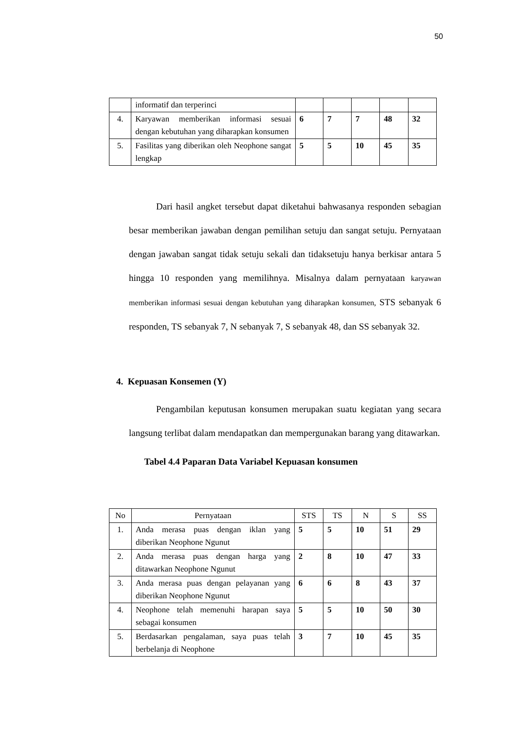50
| | informatif dan terperinci | | | | | |
| 4. | Karyawan memberikan informasi sesuai dengan kebutuhan yang diharapkan konsumen | 6 | 7 | 7 | 48 | 32 |
| 5. | Fasilitas yang diberikan oleh Neophone sangat lengkap | 5 | 5 | 10 | 45 | 35 |
Dari hasil angket tersebut dapat diketahui bahwasanya responden sebagian besar memberikan jawaban dengan pemilihan setuju dan sangat setuju. Pernyataan dengan jawaban sangat tidak setuju sekali dan tidaksetuju hanya berkisar antara 5 hingga 10 responden yang memilihnya. Misalnya dalam pernyataan karyawan memberikan informasi sesuai dengan kebutuhan yang diharapkan konsumen, STS sebanyak 6 responden, TS sebanyak 7, N sebanyak 7, S sebanyak 48, dan SS sebanyak 32.
4. Kepuasan Konsemen (Y)
Pengambilan keputusan konsumen merupakan suatu kegiatan yang secara langsung terlibat dalam mendapatkan dan mempergunakan barang yang ditawarkan.
Tabel 4.4 Paparan Data Variabel Kepuasan konsumen
| No | Pernyataan | STS | TS | N | S | SS |
| --- | --- | --- | --- | --- | --- | --- |
| 1. | Anda merasa puas dengan iklan yang diberikan Neophone Ngunut | 5 | 5 | 10 | 51 | 29 |
| 2. | Anda merasa puas dengan harga yang ditawarkan Neophone Ngunut | 2 | 8 | 10 | 47 | 33 |
| 3. | Anda merasa puas dengan pelayanan yang diberikan Neophone Ngunut | 6 | 6 | 8 | 43 | 37 |
| 4. | Neophone telah memenuhi harapan saya sebagai konsumen | 5 | 5 | 10 | 50 | 30 |
| 5. | Berdasarkan pengalaman, saya puas telah berbelanja di Neophone | 3 | 7 | 10 | 45 | 35 |